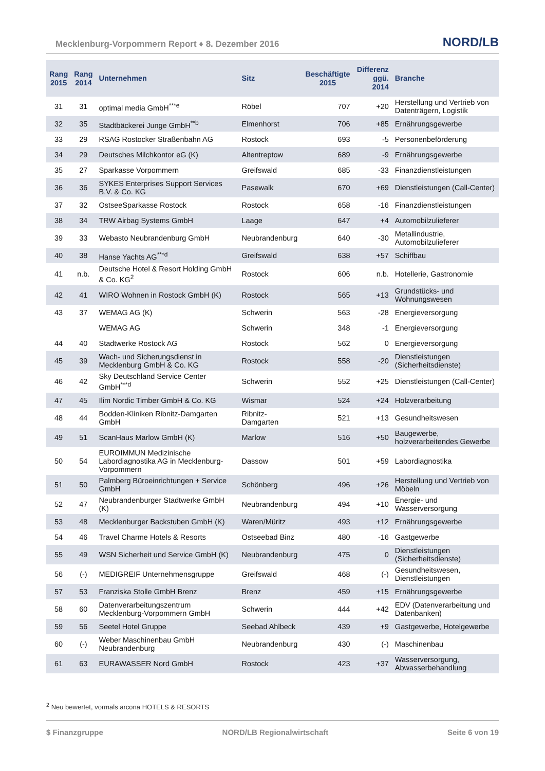Mecklenburg-Vorpommern Report ♦ 8. Dezember 2016 NORD/LB
| Rang 2015 | Rang 2014 | Unternehmen | Sitz | Beschäftigte 2015 | Differenz ggü. 2014 | Branche |
| --- | --- | --- | --- | --- | --- | --- |
| 31 | 31 | optimal media GmbH<sup>***e</sup> | Röbel | 707 | +20 | Herstellung und Vertrieb von Datenträgern, Logistik |
| 32 | 35 | Stadtbäckerei Junge GmbH<sup>**b</sup> | Elmenhorst | 706 | +85 | Ernährungsgewerbe |
| 33 | 29 | RSAG Rostocker Straßenbahn AG | Rostock | 693 | -5 | Personenbeförderung |
| 34 | 29 | Deutsches Milchkontor eG (K) | Altentreptow | 689 | -9 | Ernährungsgewerbe |
| 35 | 27 | Sparkasse Vorpommern | Greifswald | 685 | -33 | Finanzdienstleistungen |
| 36 | 36 | SYKES Enterprises Support Services B.V. & Co. KG | Pasewalk | 670 | +69 | Dienstleistungen (Call-Center) |
| 37 | 32 | OstseeSparkasse Rostock | Rostock | 658 | -16 | Finanzdienstleistungen |
| 38 | 34 | TRW Airbag Systems GmbH | Laage | 647 | +4 | Automobilzulieferer |
| 39 | 33 | Webasto Neubrandenburg GmbH | Neubrandenburg | 640 | -30 | Metallindustrie, Automobilzulieferer |
| 40 | 38 | Hanse Yachts AG<sup>***d</sup> | Greifswald | 638 | +57 | Schiffbau |
| 41 | n.b. | Deutsche Hotel & Resort Holding GmbH & Co. KG<sup>2</sup> | Rostock | 606 | n.b. | Hotellerie, Gastronomie |
| 42 | 41 | WIRO Wohnen in Rostock GmbH (K) | Rostock | 565 | +13 | Grundstücks- und Wohnungswesen |
| 43 | 37 | WEMAG AG (K) | Schwerin | 563 | -28 | Energieversorgung |
| | | WEMAG AG | Schwerin | 348 | -1 | Energieversorgung |
| 44 | 40 | Stadtwerke Rostock AG | Rostock | 562 | 0 | Energieversorgung |
| 45 | 39 | Wach- und Sicherungsdienst in Mecklenburg GmbH & Co. KG | Rostock | 558 | -20 | Dienstleistungen (Sicherheitsdienste) |
| 46 | 42 | Sky Deutschland Service Center GmbH<sup>***d</sup> | Schwerin | 552 | +25 | Dienstleistungen (Call-Center) |
| 47 | 45 | Ilim Nordic Timber GmbH & Co. KG | Wismar | 524 | +24 | Holzverarbeitung |
| 48 | 44 | Bodden-Kliniken Ribnitz-Damgarten GmbH | Ribnitz-Damgarten | 521 | +13 | Gesundheitswesen |
| 49 | 51 | ScanHaus Marlow GmbH (K) | Marlow | 516 | +50 | Baugewerbe, holzverarbeitendes Gewerbe |
| 50 | 54 | EUROIMMUN Medizinische Labordiagnostika AG in Mecklenburg-Vorpommern | Dassow | 501 | +59 | Labordiagnostika |
| 51 | 50 | Palmberg Büroeinrichtungen + Service GmbH | Schönberg | 496 | +26 | Herstellung und Vertrieb von Möbeln |
| 52 | 47 | Neubrandenburger Stadtwerke GmbH (K) | Neubrandenburg | 494 | +10 | Energie- und Wasserversorgung |
| 53 | 48 | Mecklenburger Backstuben GmbH (K) | Waren/Müritz | 493 | +12 | Ernährungsgewerbe |
| 54 | 46 | Travel Charme Hotels & Resorts | Ostseebad Binz | 480 | -16 | Gastgewerbe |
| 55 | 49 | WSN Sicherheit und Service GmbH (K) | Neubrandenburg | 475 | 0 | Dienstleistungen (Sicherheitsdienste) |
| 56 | (-) | MEDIGREIF Unternehmensgruppe | Greifswald | 468 | (-) | Gesundheitswesen, Dienstleistungen |
| 57 | 53 | Franziska Stolle GmbH Brenz | Brenz | 459 | +15 | Ernährungsgewerbe |
| 58 | 60 | Datenverarbeitungszentrum Mecklenburg-Vorpommern GmbH | Schwerin | 444 | +42 | EDV (Datenverarbeitung und Datenbanken) |
| 59 | 56 | Seetel Hotel Gruppe | Seebad Ahlbeck | 439 | +9 | Gastgewerbe, Hotelgewerbe |
| 60 | (-) | Weber Maschinenbau GmbH Neubrandenburg | Neubrandenburg | 430 | (-) | Maschinenbau |
| 61 | 63 | EURAWASSER Nord GmbH | Rostock | 423 | +37 | Wasserversorgung, Abwasserbehandlung |
<sup>2</sup> Neu bewertet, vormals arcona HOTELS & RESORTS
$ Finanzgruppe NORD/LB Regionalwirtschaft Seite 6 von 19